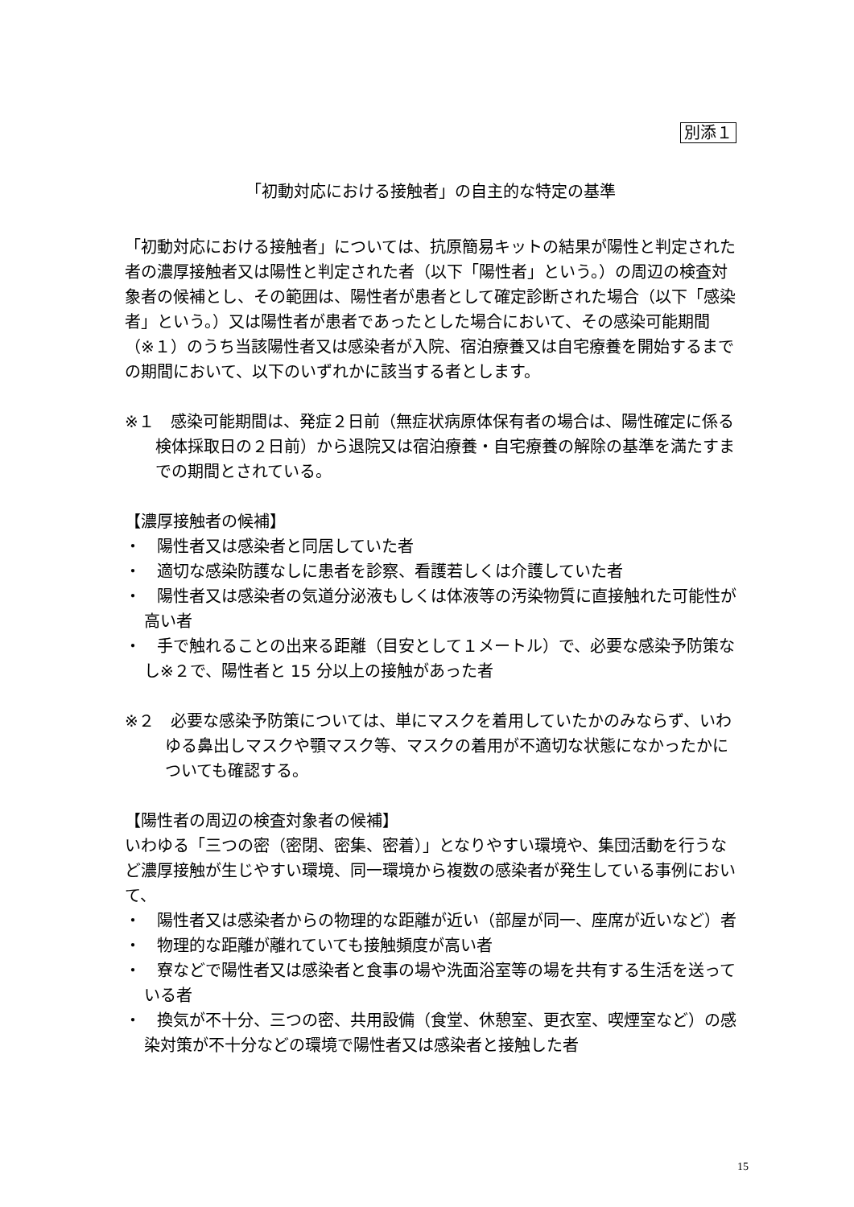別添１
「初動対応における接触者」の自主的な特定の基準
「初動対応における接触者」については、抗原簡易キットの結果が陽性と判定された者の濃厚接触者又は陽性と判定された者（以下「陽性者」という。）の周辺の検査対象者の候補とし、その範囲は、陽性者が患者として確定診断された場合（以下「感染者」という。）又は陽性者が患者であったとした場合において、その感染可能期間（※１）のうち当該陽性者又は感染者が入院、宿泊療養又は自宅療養を開始するまでの期間において、以下のいずれかに該当する者とします。
※１　感染可能期間は、発症２日前（無症状病原体保有者の場合は、陽性確定に係る検体採取日の２日前）から退院又は宿泊療養・自宅療養の解除の基準を満たすまでの期間とされている。
【濃厚接触者の候補】
・　陽性者又は感染者と同居していた者
・　適切な感染防護なしに患者を診察、看護若しくは介護していた者
・　陽性者又は感染者の気道分泌液もしくは体液等の汚染物質に直接触れた可能性が高い者
・　手で触れることの出来る距離（目安として１メートル）で、必要な感染予防策なし※２で、陽性者と 15 分以上の接触があった者
※２　必要な感染予防策については、単にマスクを着用していたかのみならず、いわゆる鼻出しマスクや顎マスク等、マスクの着用が不適切な状態になかったかについても確認する。
【陽性者の周辺の検査対象者の候補】
いわゆる「三つの密（密閉、密集、密着）」となりやすい環境や、集団活動を行うなど濃厚接触が生じやすい環境、同一環境から複数の感染者が発生している事例において、
・　陽性者又は感染者からの物理的な距離が近い（部屋が同一、座席が近いなど）者
・　物理的な距離が離れていても接触頻度が高い者
・　寮などで陽性者又は感染者と食事の場や洗面浴室等の場を共有する生活を送っている者
・　換気が不十分、三つの密、共用設備（食堂、休憩室、更衣室、喫煙室など）の感染対策が不十分などの環境で陽性者又は感染者と接触した者
15